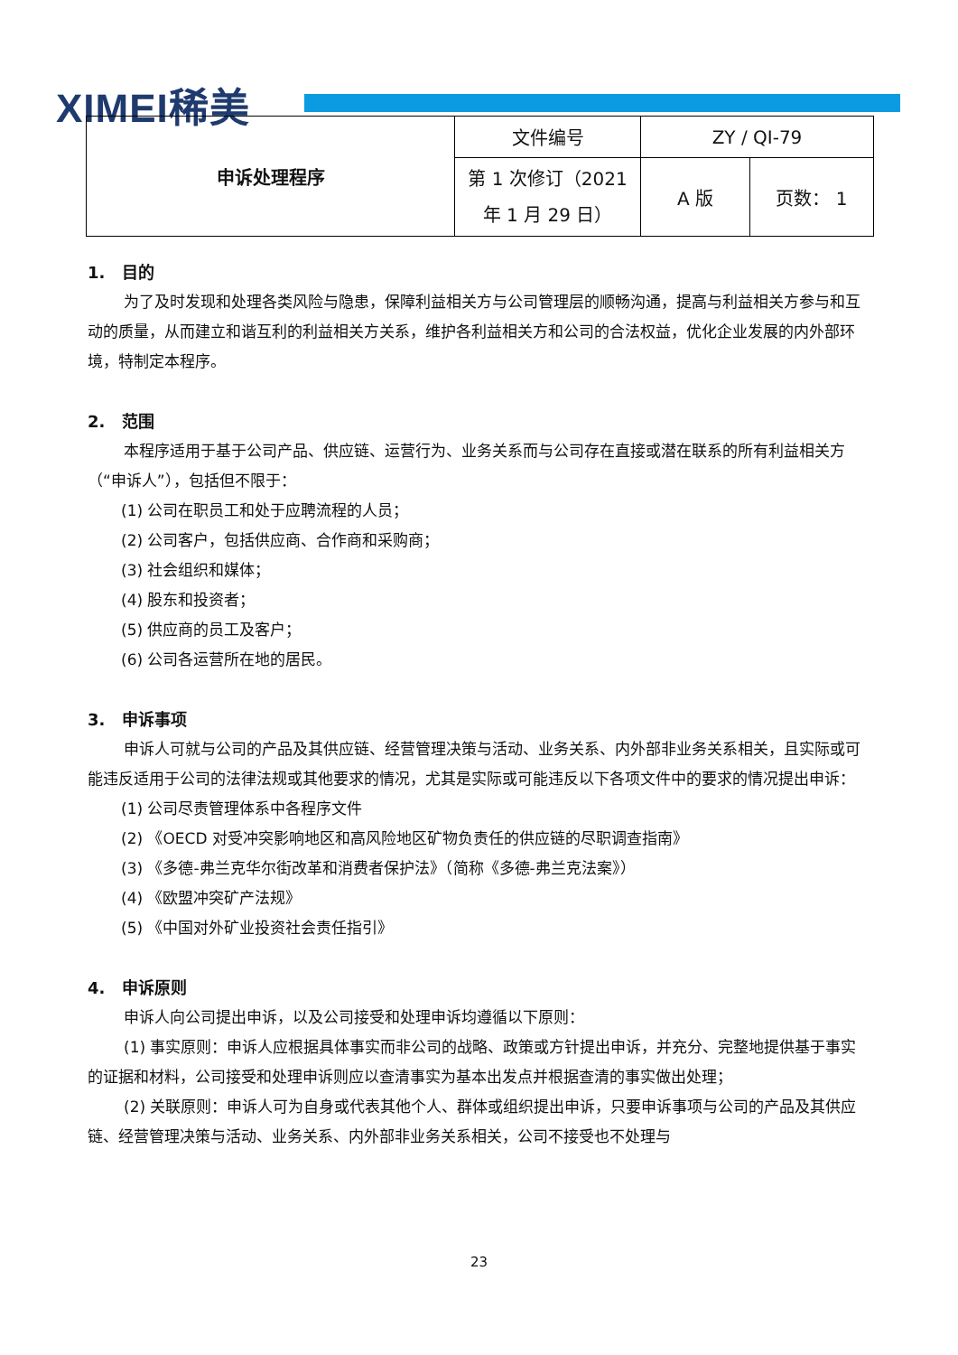XIMEI稀美
| 申诉处理程序 | 文件编号 | ZY / QI-79 | |
| | 第 1 次修订（2021 年 1 月 29 日） | A 版 | 页数： 1 |
1. 目的
为了及时发现和处理各类风险与隐患，保障利益相关方与公司管理层的顺畅沟通，提高与利益相关方参与和互动的质量，从而建立和谐互利的利益相关方关系，维护各利益相关方和公司的合法权益，优化企业发展的内外部环境，特制定本程序。
2. 范围
本程序适用于基于公司产品、供应链、运营行为、业务关系而与公司存在直接或潜在联系的所有利益相关方（“申诉人”），包括但不限于：
(1) 公司在职员工和处于应聘流程的人员；
(2) 公司客户，包括供应商、合作商和采购商；
(3) 社会组织和媒体；
(4) 股东和投资者；
(5) 供应商的员工及客户；
(6) 公司各运营所在地的居民。
3. 申诉事项
申诉人可就与公司的产品及其供应链、经营管理决策与活动、业务关系、内外部非业务关系相关，且实际或可能违反适用于公司的法律法规或其他要求的情况，尤其是实际或可能违反以下各项文件中的要求的情况提出申诉：
(1) 公司尽责管理体系中各程序文件
(2) 《OECD 对受冲突影响地区和高风险地区矿物负责任的供应链的尽职调查指南》
(3) 《多德-弗兰克华尔街改革和消费者保护法》（简称《多德-弗兰克法案》）
(4) 《欧盟冲突矿产法规》
(5) 《中国对外矿业投资社会责任指引》
4. 申诉原则
申诉人向公司提出申诉，以及公司接受和处理申诉均遵循以下原则：
(1) 事实原则：申诉人应根据具体事实而非公司的战略、政策或方针提出申诉，并充分、完整地提供基于事实的证据和材料，公司接受和处理申诉则应以查清事实为基本出发点并根据查清的事实做出处理；
(2) 关联原则：申诉人可为自身或代表其他个人、群体或组织提出申诉，只要申诉事项与公司的产品及其供应链、经营管理决策与活动、业务关系、内外部非业务关系相关，公司不接受也不处理与
23